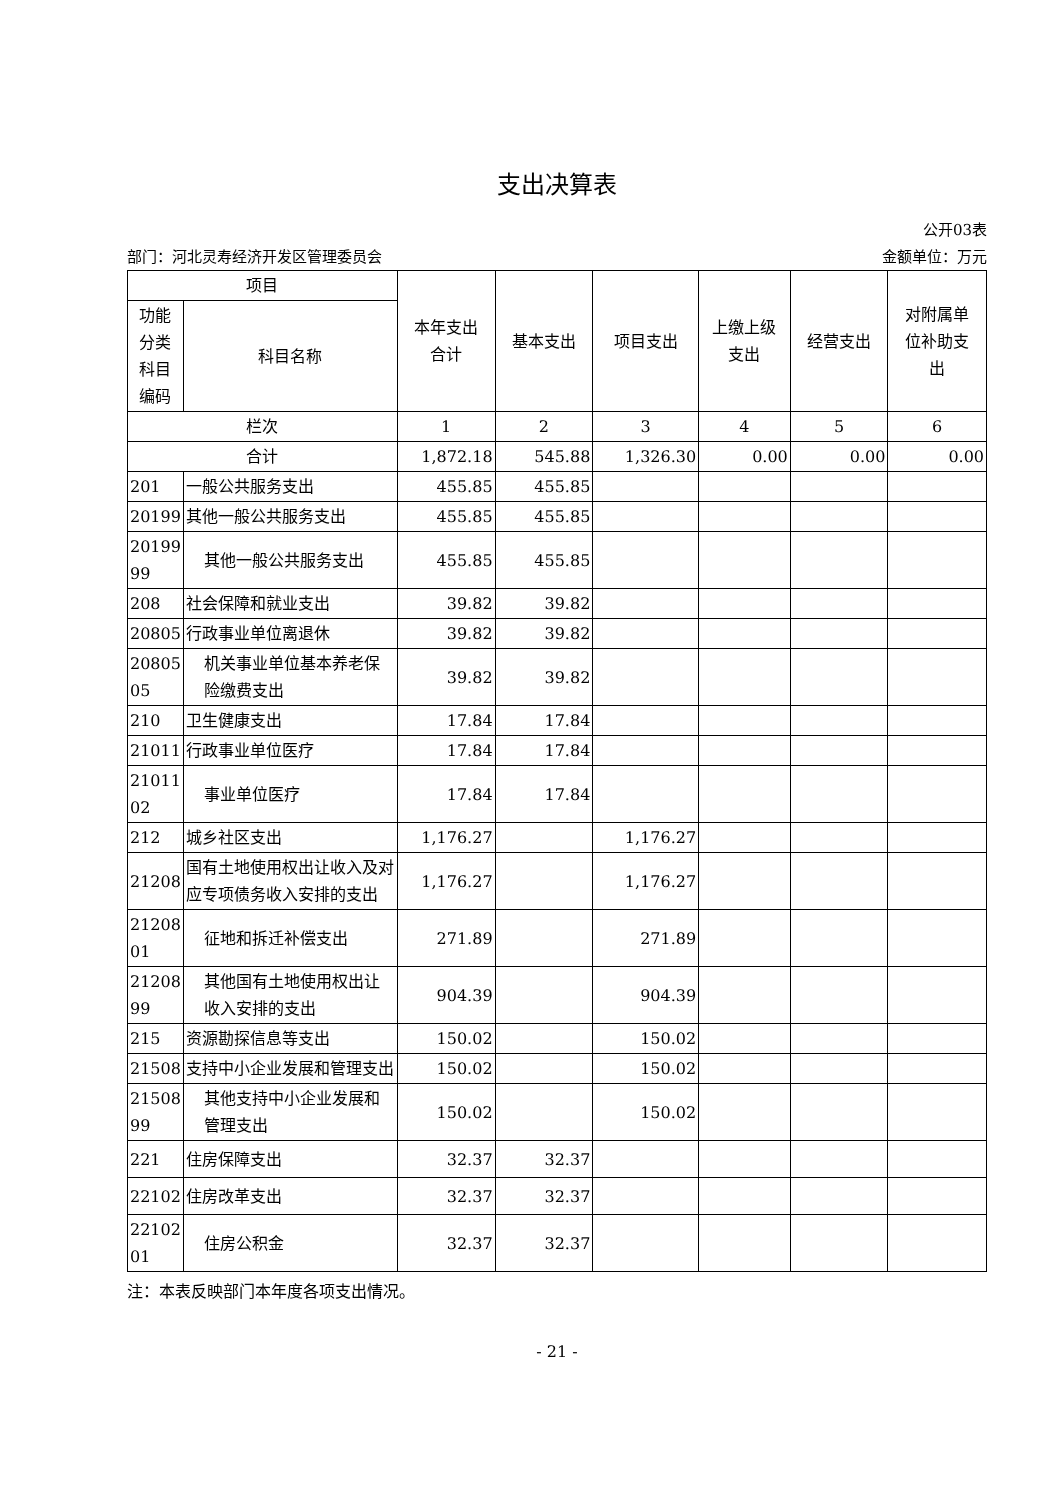支出决算表
公开03表
部门：河北灵寿经济开发区管理委员会 金额单位：万元
| 项目 | | 本年支出 合计 | 基本支出 | 项目支出 | 上缴上级 支出 | 经营支出 | 对附属单 位补助支 出 |
| --- | --- | --- | --- | --- | --- | --- | --- |
| 功能 分类 科目 编码 | 科目名称 | | | | | | |
| 栏次 | | 1 | 2 | 3 | 4 | 5 | 6 |
| 合计 | | 1,872.18 | 545.88 | 1,326.30 | 0.00 | 0.00 | 0.00 |
| 201 | 一般公共服务支出 | 455.85 | 455.85 | | | | |
| 20199 | 其他一般公共服务支出 | 455.85 | 455.85 | | | | |
| 20199 99 | 其他一般公共服务支出 | 455.85 | 455.85 | | | | |
| 208 | 社会保障和就业支出 | 39.82 | 39.82 | | | | |
| 20805 | 行政事业单位离退休 | 39.82 | 39.82 | | | | |
| 20805 05 | 机关事业单位基本养老保险缴费支出 | 39.82 | 39.82 | | | | |
| 210 | 卫生健康支出 | 17.84 | 17.84 | | | | |
| 21011 | 行政事业单位医疗 | 17.84 | 17.84 | | | | |
| 21011 02 | 事业单位医疗 | 17.84 | 17.84 | | | | |
| 212 | 城乡社区支出 | 1,176.27 | | 1,176.27 | | | |
| 21208 | 国有土地使用权出让收入及对应专项债务收入安排的支出 | 1,176.27 | | 1,176.27 | | | |
| 21208 01 | 征地和拆迁补偿支出 | 271.89 | | 271.89 | | | |
| 21208 99 | 其他国有土地使用权出让收入安排的支出 | 904.39 | | 904.39 | | | |
| 215 | 资源勘探信息等支出 | 150.02 | | 150.02 | | | |
| 21508 | 支持中小企业发展和管理支出 | 150.02 | | 150.02 | | | |
| 21508 99 | 其他支持中小企业发展和管理支出 | 150.02 | | 150.02 | | | |
| 221 | 住房保障支出 | 32.37 | 32.37 | | | | |
| 22102 | 住房改革支出 | 32.37 | 32.37 | | | | |
| 22102 01 | 住房公积金 | 32.37 | 32.37 | | | | |
注：本表反映部门本年度各项支出情况。
- 21 -